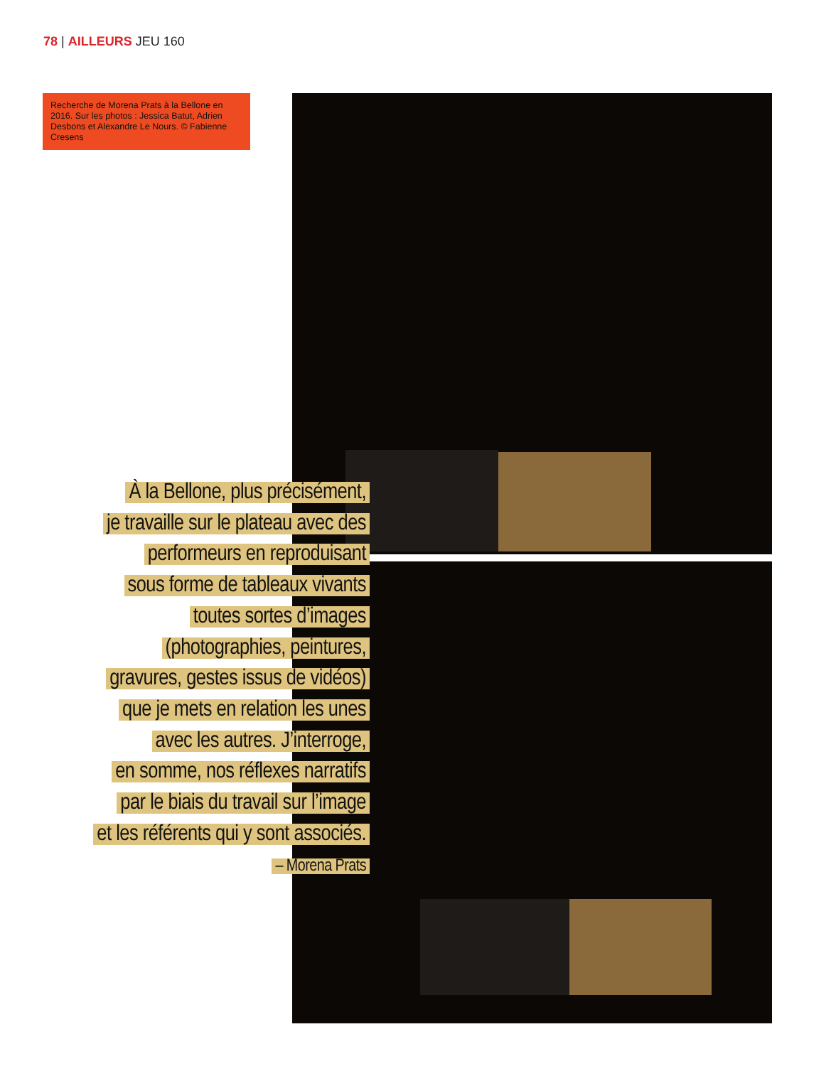78 | AILLEURS JEU 160
Recherche de Morena Prats à la Bellone en 2016. Sur les photos : Jessica Batut, Adrien Desbons et Alexandre Le Nours. © Fabienne Cresens
À la Bellone, plus précisément,
je travaille sur le plateau avec des
performeurs en reproduisant
sous forme de tableaux vivants
toutes sortes d’images
(photographies, peintures,
gravures, gestes issus de vidéos)
que je mets en relation les unes
avec les autres. J’interroge,
en somme, nos réflexes narratifs
par le biais du travail sur l’image
et les référents qui y sont associés.
– Morena Prats